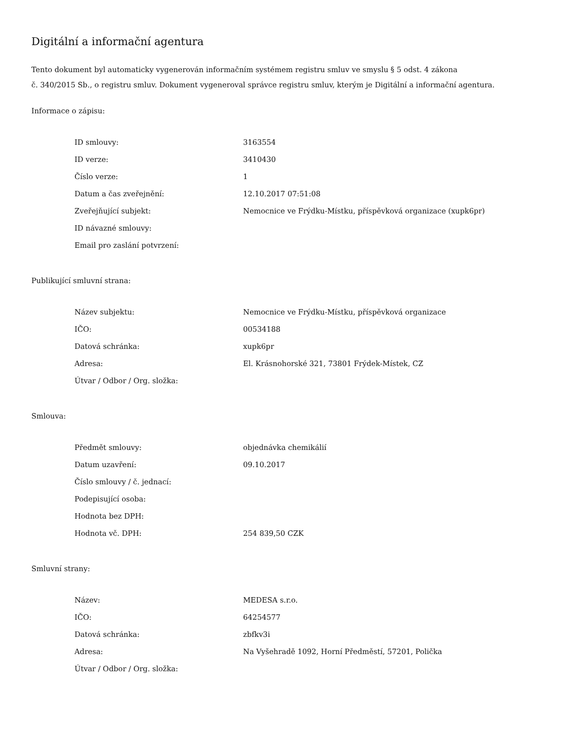Digitální a informační agentura
Tento dokument byl automaticky vygenerován informačním systémem registru smluv ve smyslu § 5 odst. 4 zákona
č. 340/2015 Sb., o registru smluv. Dokument vygeneroval správce registru smluv, kterým je Digitální a informační agentura.
Informace o zápisu:
| ID smlouvy: | 3163554 |
| ID verze: | 3410430 |
| Číslo verze: | 1 |
| Datum a čas zveřejnění: | 12.10.2017 07:51:08 |
| Zveřejňující subjekt: | Nemocnice ve Frýdku-Místku, příspěvková organizace (xupk6pr) |
| ID návazné smlouvy: | |
| Email pro zaslání potvrzení: | |
Publikující smluvní strana:
| Název subjektu: | Nemocnice ve Frýdku-Místku, příspěvková organizace |
| IČO: | 00534188 |
| Datová schránka: | xupk6pr |
| Adresa: | El. Krásnohorské 321, 73801 Frýdek-Místek, CZ |
| Útvar / Odbor / Org. složka: | |
Smlouva:
| Předmět smlouvy: | objednávka chemikálií |
| Datum uzavření: | 09.10.2017 |
| Číslo smlouvy / č. jednací: | |
| Podepisující osoba: | |
| Hodnota bez DPH: | |
| Hodnota vč. DPH: | 254 839,50 CZK |
Smluvní strany:
| Název: | MEDESA s.r.o. |
| IČO: | 64254577 |
| Datová schránka: | zbfkv3i |
| Adresa: | Na Vyšehradě 1092, Horní Předměstí, 57201, Polička |
| Útvar / Odbor / Org. složka: | |